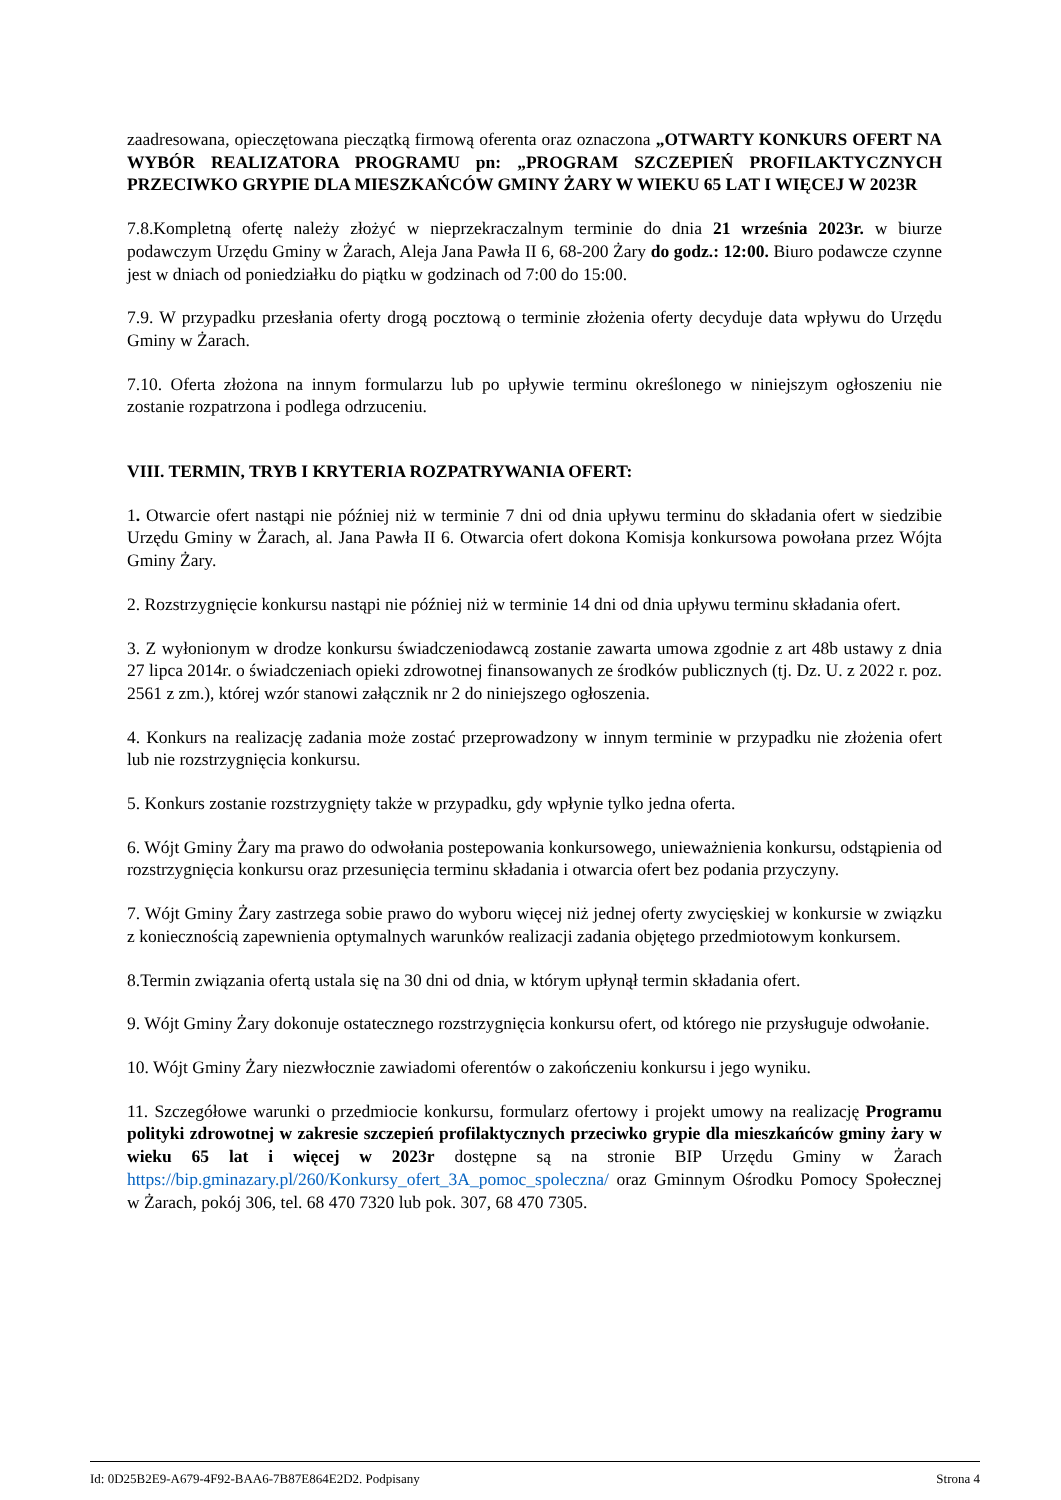zaadresowana, opieczętowana pieczątką firmową oferenta oraz oznaczona „OTWARTY KONKURS OFERT NA WYBÓR REALIZATORA PROGRAMU pn: „PROGRAM SZCZEPIEŃ PROFILAKTYCZNYCH PRZECIWKO GRYPIE DLA MIESZKAŃCÓW GMINY ŻARY W WIEKU 65 LAT I WIĘCEJ W 2023R
7.8.Kompletną ofertę należy złożyć w nieprzekraczalnym terminie do dnia 21 września 2023r. w biurze podawczym Urzędu Gminy w Żarach, Aleja Jana Pawła II 6, 68-200 Żary do godz.: 12:00. Biuro podawcze czynne jest w dniach od poniedziałku do piątku w godzinach od 7:00 do 15:00.
7.9. W przypadku przesłania oferty drogą pocztową o terminie złożenia oferty decyduje data wpływu do Urzędu Gminy w Żarach.
7.10. Oferta złożona na innym formularzu lub po upływie terminu określonego w niniejszym ogłoszeniu nie zostanie rozpatrzona i podlega odrzuceniu.
VIII. TERMIN, TRYB I KRYTERIA ROZPATRYWANIA OFERT:
1. Otwarcie ofert nastąpi nie później niż w terminie 7 dni od dnia upływu terminu do składania ofert w siedzibie Urzędu Gminy w Żarach, al. Jana Pawła II 6. Otwarcia ofert dokona Komisja konkursowa powołana przez Wójta Gminy Żary.
2. Rozstrzygnięcie konkursu nastąpi nie później niż w terminie 14 dni od dnia upływu terminu składania ofert.
3. Z wyłonionym w drodze konkursu świadczeniodawcą zostanie zawarta umowa zgodnie z art 48b ustawy z dnia 27 lipca 2014r. o świadczeniach opieki zdrowotnej finansowanych ze środków publicznych (tj. Dz. U. z 2022 r. poz. 2561 z zm.), której wzór stanowi załącznik nr 2 do niniejszego ogłoszenia.
4. Konkurs na realizację zadania może zostać przeprowadzony w innym terminie w przypadku nie złożenia ofert lub nie rozstrzygnięcia konkursu.
5. Konkurs zostanie rozstrzygnięty także w przypadku, gdy wpłynie tylko jedna oferta.
6. Wójt Gminy Żary ma prawo do odwołania postepowania konkursowego, unieważnienia konkursu, odstąpienia od rozstrzygnięcia konkursu oraz przesunięcia terminu składania i otwarcia ofert bez podania przyczyny.
7. Wójt Gminy Żary zastrzega sobie prawo do wyboru więcej niż jednej oferty zwycięskiej w konkursie w związku z koniecznością zapewnienia optymalnych warunków realizacji zadania objętego przedmiotowym konkursem.
8.Termin związania ofertą ustala się na 30 dni od dnia, w którym upłynął termin składania ofert.
9. Wójt Gminy Żary dokonuje ostatecznego rozstrzygnięcia konkursu ofert, od którego nie przysługuje odwołanie.
10. Wójt Gminy Żary niezwłocznie zawiadomi oferentów o zakończeniu konkursu i jego wyniku.
11. Szczegółowe warunki o przedmiocie konkursu, formularz ofertowy i projekt umowy na realizację Programu polityki zdrowotnej w zakresie szczepień profilaktycznych przeciwko grypie dla mieszkańców gminy żary w wieku 65 lat i więcej w 2023r dostępne są na stronie BIP Urzędu Gminy w Żarach https://bip.gminazary.pl/260/Konkursy_ofert_3A_pomoc_spoleczna/ oraz Gminnym Ośrodku Pomocy Społecznej w Żarach, pokój 306, tel. 68 470 7320 lub pok. 307, 68 470 7305.
Id: 0D25B2E9-A679-4F92-BAA6-7B87E864E2D2. Podpisany Strona 4